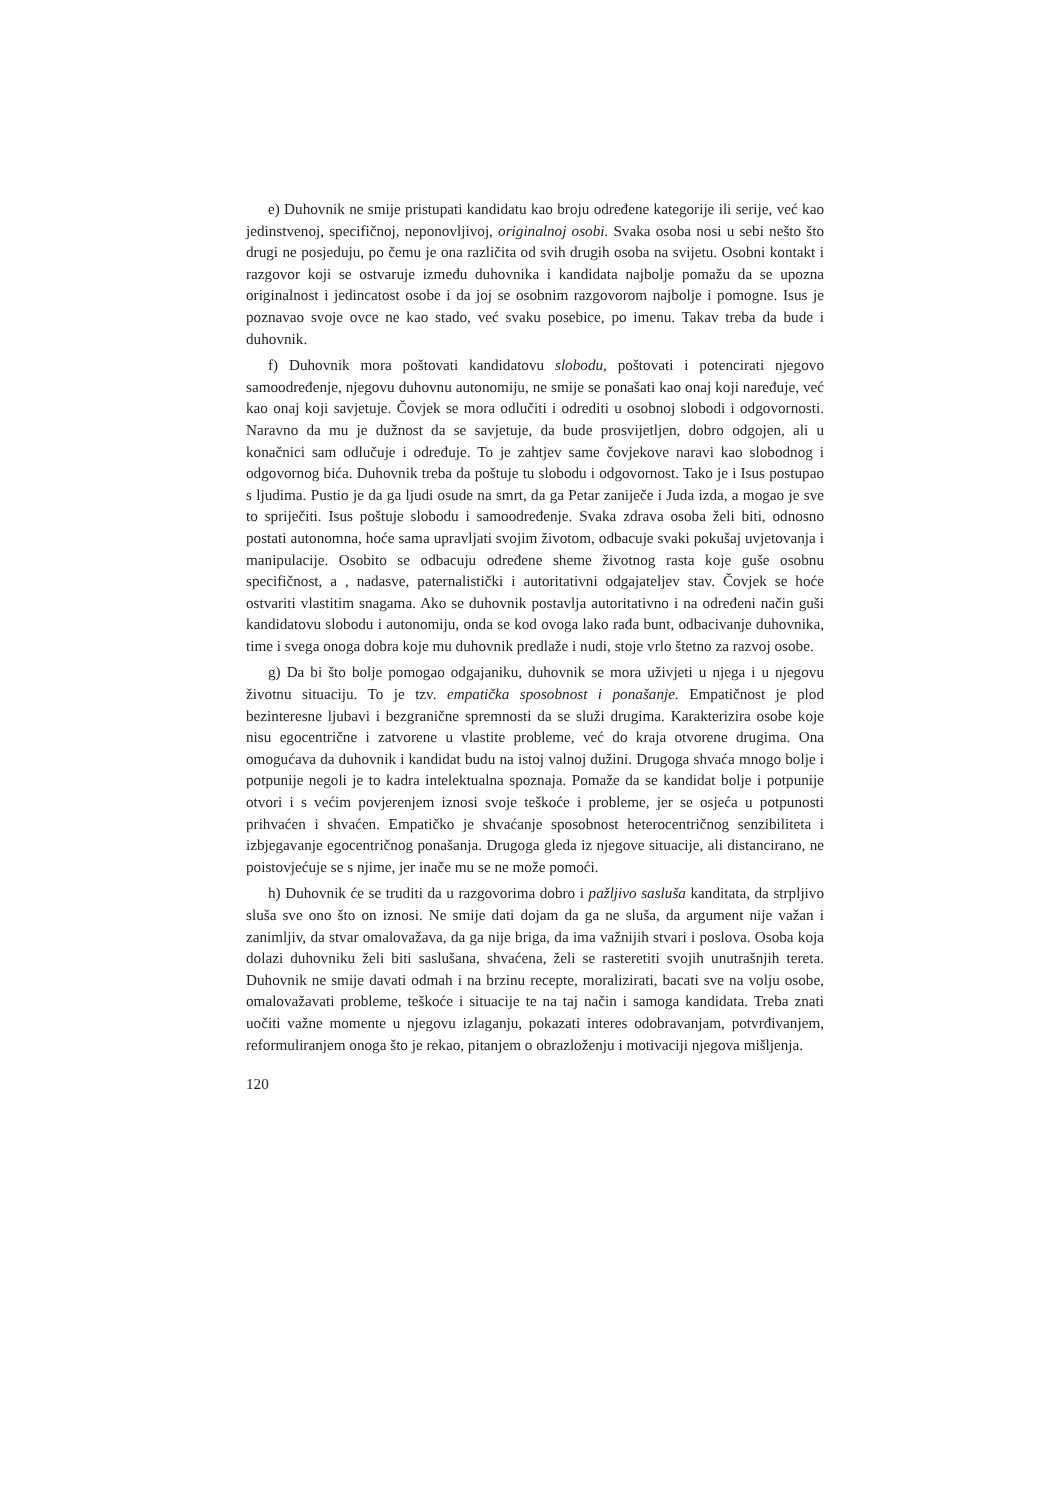e) Duhovnik ne smije pristupati kandidatu kao broju određene kategorije ili serije, već kao jedinstvenoj, specifičnoj, neponovljivoj, originalnoj osobi. Svaka osoba nosi u sebi nešto što drugi ne posjeduju, po čemu je ona različita od svih drugih osoba na svijetu. Osobni kontakt i razgovor koji se ostvaruje između duhovnika i kandidata najbolje pomažu da se upozna originalnost i jedincatost osobe i da joj se osobnim razgovorom najbolje i pomogne. Isus je poznavao svoje ovce ne kao stado, već svaku posebice, po imenu. Takav treba da bude i duhovnik.
f) Duhovnik mora poštovati kandidatovu slobodu, poštovati i potencirati njegovo samoodređenje, njegovu duhovnu autonomiju, ne smije se ponašati kao onaj koji naređuje, već kao onaj koji savjetuje. Čovjek se mora odlučiti i odrediti u osobnoj slobodi i odgovornosti. Naravno da mu je dužnost da se savjetuje, da bude prosvijetljen, dobro odgojen, ali u konačnici sam odlučuje i određuje. To je zahtjev same čovjekove naravi kao slobodnog i odgovornog bića. Duhovnik treba da poštuje tu slobodu i odgovornost. Tako je i Isus postupao s ljudima. Pustio je da ga ljudi osude na smrt, da ga Petar zaniječe i Juda izda, a mogao je sve to spriječiti. Isus poštuje slobodu i samoodređenje. Svaka zdrava osoba želi biti, odnosno postati autonomna, hoće sama upravljati svojim životom, odbacuje svaki pokušaj uvjetovanja i manipulacije. Osobito se odbacuju određene sheme životnog rasta koje guše osobnu specifičnost, a , nadasve, paternalistički i autoritativni odgajateljev stav. Čovjek se hoće ostvariti vlastitim snagama. Ako se duhovnik postavlja autoritativno i na određeni način guši kandidatovu slobodu i autonomiju, onda se kod ovoga lako rađa bunt, odbacivanje duhovnika, time i svega onoga dobra koje mu duhovnik predlaže i nudi, stoje vrlo štetno za razvoj osobe.
g) Da bi što bolje pomogao odgajaniku, duhovnik se mora uživjeti u njega i u njegovu životnu situaciju. To je tzv. empatička sposobnost i ponašanje. Empatičnost je plod bezinteresne ljubavi i bezgranične spremnosti da se služi drugima. Karakterizira osobe koje nisu egocentrične i zatvorene u vlastite probleme, već do kraja otvorene drugima. Ona omogućava da duhovnik i kandidat budu na istoj valnoj dužini. Drugoga shvaća mnogo bolje i potpunije negoli je to kadra intelektualna spoznaja. Pomaže da se kandidat bolje i potpunije otvori i s većim povjerenjem iznosi svoje teškoće i probleme, jer se osjeća u potpunosti prihvaćen i shvaćen. Empatičko je shvaćanje sposobnost heterocentričnog senzibiliteta i izbjegavanje egocentričnog ponašanja. Drugoga gleda iz njegove situacije, ali distancirano, ne poistovjećuje se s njime, jer inače mu se ne može pomoći.
h) Duhovnik će se truditi da u razgovorima dobro i pažljivo sasluša kanditata, da strpljivo sluša sve ono što on iznosi. Ne smije dati dojam da ga ne sluša, da argument nije važan i zanimljiv, da stvar omalovažava, da ga nije briga, da ima važnijih stvari i poslova. Osoba koja dolazi duhovniku želi biti saslušana, shvaćena, želi se rasteretiti svojih unutrašnjih tereta. Duhovnik ne smije davati odmah i na brzinu recepte, moralizirati, bacati sve na volju osobe, omalovažavati probleme, teškoće i situacije te na taj način i samoga kandidata. Treba znati uočiti važne momente u njegovu izlaganju, pokazati interes odobravanjam, potvrđivanjem, reformuliranjem onoga što je rekao, pitanjem o obrazloženju i motivaciji njegova mišljenja.
120